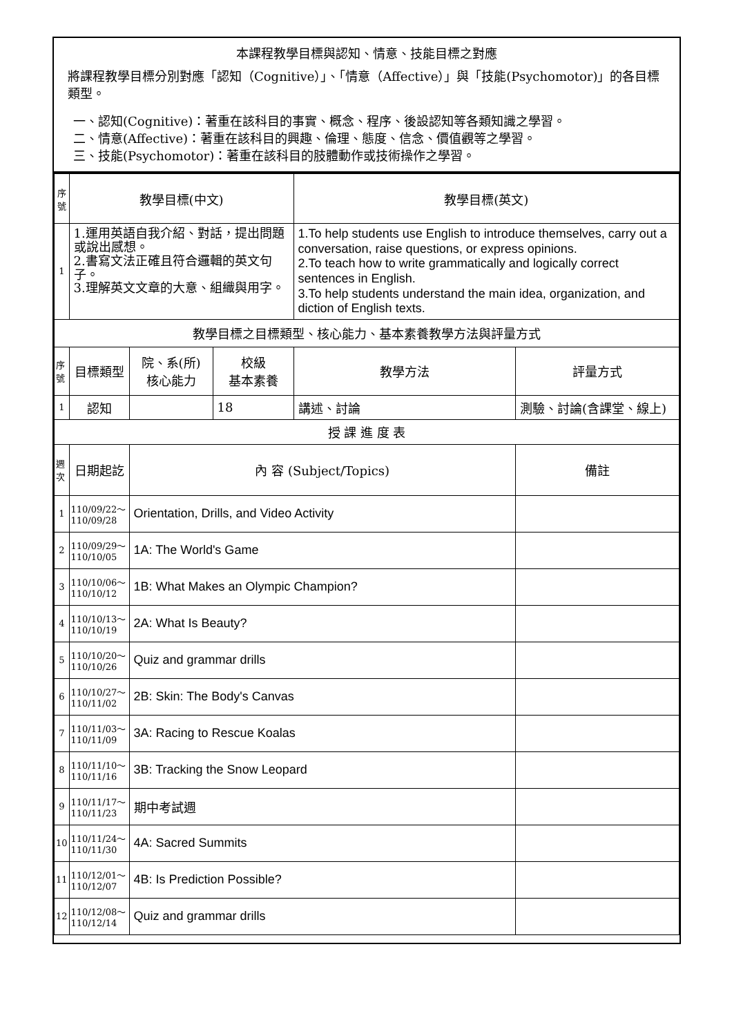本課程教學目標與認知、情意、技能目標之對應
將課程教學目標分別對應「認知（Cognitive）」、「情意（Affective）」與「技能(Psychomotor)」的各目標類型。
一、認知(Cognitive)：著重在該科目的事實、概念、程序、後設認知等各類知識之學習。
二、情意(Affective)：著重在該科目的興趣、倫理、態度、信念、價值觀等之學習。
三、技能(Psychomotor)：著重在該科目的肢體動作或技術操作之學習。
| 序號 | 教學目標(中文) | | | 教學目標(英文) | |
| --- | --- | --- | --- | --- | --- |
| 1 | 1.運用英語自我介紹、對話，提出問題或說出感想。 2.書寫文法正確且符合邏輯的英文句子。 3.理解英文文章的大意、組織與用字。 | | | 1.To help students use English to introduce themselves, carry out a conversation, raise questions, or express opinions. 2.To teach how to write grammatically and logically correct sentences in English. 3.To help students understand the main idea, organization, and diction of English texts. | |
| 教學目標之目標類型、核心能力、基本素養教學方法與評量方式 | | | | | |
| 序號 | 目標類型 | 院、系(所) 核心能力 | 校級 基本素養 | 教學方法 | 評量方式 |
| 1 | 認知 | | 18 | 講述、討論 | 測驗、討論(含課堂、線上) |
| 授 課 進 度 表 | | | | | |
| 週次 | 日期起訖 | 內 容 (Subject/Topics) | | | 備註 |
| 1 | 110/09/22～ 110/09/28 | Orientation, Drills, and Video Activity | | | |
| 2 | 110/09/29～ 110/10/05 | 1A: The World's Game | | | |
| 3 | 110/10/06～ 110/10/12 | 1B: What Makes an Olympic Champion? | | | |
| 4 | 110/10/13～ 110/10/19 | 2A: What Is Beauty? | | | |
| 5 | 110/10/20～ 110/10/26 | Quiz and grammar drills | | | |
| 6 | 110/10/27～ 110/11/02 | 2B: Skin: The Body's Canvas | | | |
| 7 | 110/11/03～ 110/11/09 | 3A: Racing to Rescue Koalas | | | |
| 8 | 110/11/10～ 110/11/16 | 3B: Tracking the Snow Leopard | | | |
| 9 | 110/11/17～ 110/11/23 | 期中考試週 | | | |
| 10 | 110/11/24～ 110/11/30 | 4A: Sacred Summits | | | |
| 11 | 110/12/01～ 110/12/07 | 4B: Is Prediction Possible? | | | |
| 12 | 110/12/08～ 110/12/14 | Quiz and grammar drills | | | |